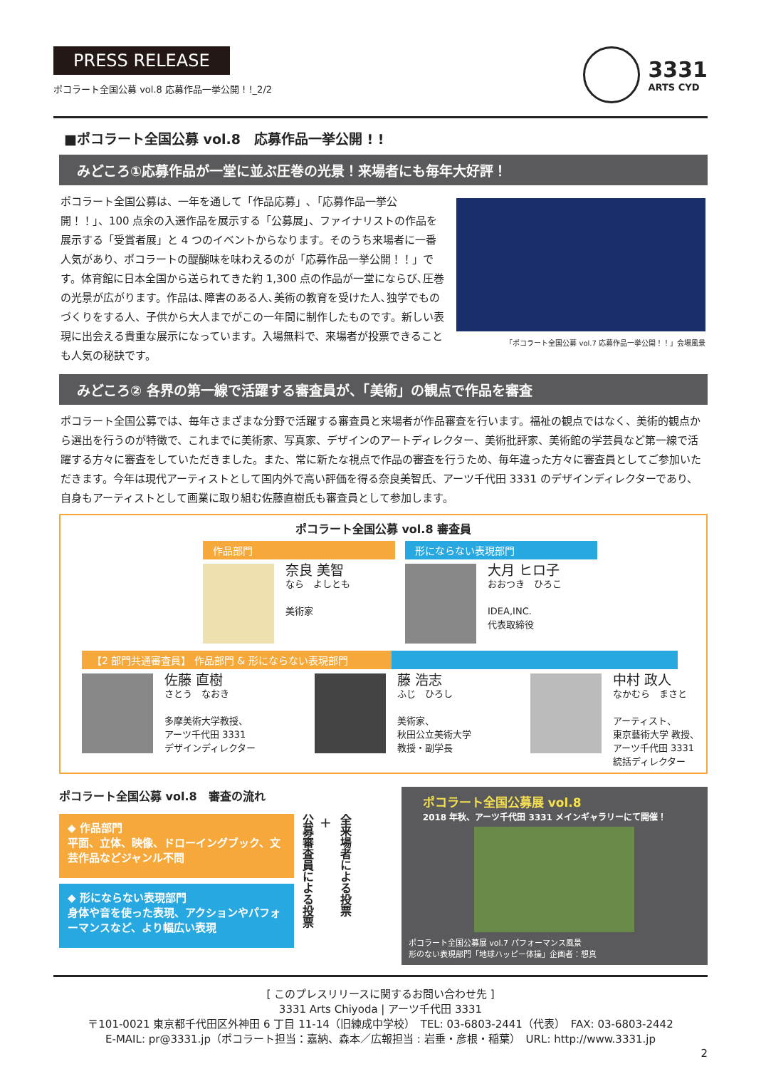PRESS RELEASE
ポコラート全国公募 vol.8 応募作品一挙公開 ! !_2/2
3331
ARTS CYD
■ポコラート全国公募 vol.8　応募作品一挙公開 ! !
みどころ①応募作品が一堂に並ぶ圧巻の光景！来場者にも毎年大好評！
ポコラート全国公募は、一年を通して「作品応募」､「応募作品一挙公開！！」、100 点余の入選作品を展示する「公募展」、ファイナリストの作品を展示する「受賞者展」と 4 つのイベントからなります。そのうち来場者に一番人気があり、ポコラートの醍醐味を味わえるのが「応募作品一挙公開！！」です。体育館に日本全国から送られてきた約 1,300 点の作品が一堂にならび､圧巻の光景が広がります。作品は､障害のある人､美術の教育を受けた人､独学でものづくりをする人、子供から大人までがこの一年間に制作したものです。新しい表現に出会える貴重な展示になっています。入場無料で、来場者が投票できることも人気の秘訣です。
「ポコラート全国公募 vol.7 応募作品一挙公開！！」会場風景
みどころ② 各界の第一線で活躍する審査員が、「美術」の観点で作品を審査
ポコラート全国公募では、毎年さまざまな分野で活躍する審査員と来場者が作品審査を行います。福祉の観点ではなく、美術的観点から選出を行うのが特徴で、これまでに美術家、写真家、デザインのアートディレクター、美術批評家、美術館の学芸員など第一線で活躍する方々に審査をしていただきました。また、常に新たな視点で作品の審査を行うため、毎年違った方々に審査員としてご参加いただきます。今年は現代アーティストとして国内外で高い評価を得る奈良美智氏、アーツ千代田 3331 のデザインディレクターであり、自身もアーティストとして画業に取り組む佐藤直樹氏も審査員として参加します。
ポコラート全国公募 vol.8 審査員
作品部門
奈良 美智
なら　よしとも
美術家
形にならない表現部門
大月 ヒロ子
おおつき　ひろこ
IDEA,INC.
代表取締役
【2 部門共通審査員】 作品部門 & 形にならない表現部門
佐藤 直樹
さとう　なおき
多摩美術大学教授、
アーツ千代田 3331
デザインディレクター
藤 浩志
ふじ　ひろし
美術家、
秋田公立美術大学
教授・副学長
中村 政人
なかむら　まさと
アーティスト、
東京藝術大学 教授、
アーツ千代田 3331
統括ディレクター
ポコラート全国公募 vol.8　審査の流れ
◆ 作品部門
平面、立体、映像、ドローイングブック、文芸作品などジャンル不問
◆ 形にならない表現部門
身体や音を使った表現、アクションやパフォーマンスなど、より幅広い表現
公募審査員による投票
+
全来場者による投票
ポコラート全国公募展 vol.8
2018 年秋、アーツ千代田 3331 メインギャラリーにて開催！
ポコラート全国公募展 vol.7 パフォーマンス風景
形のない表現部門「地球ハッピー体操」企画者：想真
[ このプレスリリースに関するお問い合わせ先 ]
3331 Arts Chiyoda | アーツ千代田 3331
〒101-0021 東京都千代田区外神田 6 丁目 11-14（旧練成中学校）　TEL: 03-6803-2441（代表）　FAX: 03-6803-2442
E-MAIL: pr@3331.jp（ポコラート担当：嘉納、森本／広報担当 : 岩垂・彦根・稲葉）　URL: http://www.3331.jp
2